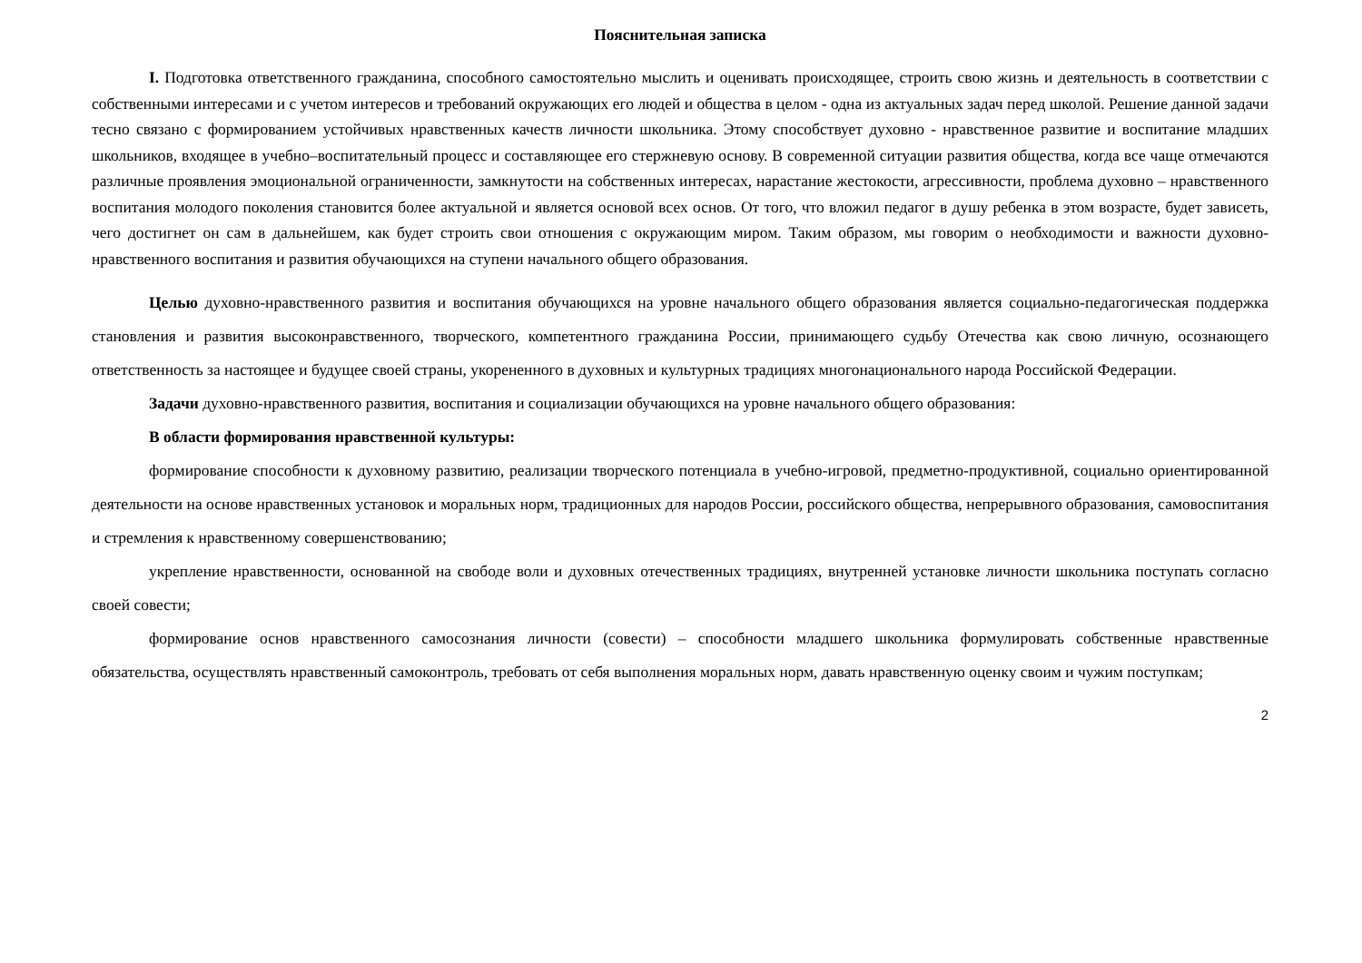Пояснительная записка
I. Подготовка ответственного гражданина, способного самостоятельно мыслить и оценивать происходящее, строить свою жизнь и деятельность в соответствии с собственными интересами и с учетом интересов и требований окружающих его людей и общества в целом - одна из актуальных задач перед школой. Решение данной задачи тесно связано с формированием устойчивых нравственных качеств личности школьника. Этому способствует духовно - нравственное развитие и воспитание младших школьников, входящее в учебно–воспитательный процесс и составляющее его стержневую основу. В современной ситуации развития общества, когда все чаще отмечаются различные проявления эмоциональной ограниченности, замкнутости на собственных интересах, нарастание жестокости, агрессивности, проблема духовно – нравственного воспитания молодого поколения становится более актуальной и является основой всех основ. От того, что вложил педагог в душу ребенка в этом возрасте, будет зависеть, чего достигнет он сам в дальнейшем, как будет строить свои отношения с окружающим миром. Таким образом, мы говорим о необходимости и важности духовно-нравственного воспитания и развития обучающихся на ступени начального общего образования.
Целью духовно-нравственного развития и воспитания обучающихся на уровне начального общего образования является социально-педагогическая поддержка становления и развития высоконравственного, творческого, компетентного гражданина России, принимающего судьбу Отечества как свою личную, осознающего ответственность за настоящее и будущее своей страны, укорененного в духовных и культурных традициях многонационального народа Российской Федерации.
Задачи духовно-нравственного развития, воспитания и социализации обучающихся на уровне начального общего образования:
В области формирования нравственной культуры:
формирование способности к духовному развитию, реализации творческого потенциала в учебно-игровой, предметно-продуктивной, социально ориентированной деятельности на основе нравственных установок и моральных норм, традиционных для народов России, российского общества, непрерывного образования, самовоспитания и стремления к нравственному совершенствованию;
укрепление нравственности, основанной на свободе воли и духовных отечественных традициях, внутренней установке личности школьника поступать согласно своей совести;
формирование основ нравственного самосознания личности (совести) – способности младшего школьника формулировать собственные нравственные обязательства, осуществлять нравственный самоконтроль, требовать от себя выполнения моральных норм, давать нравственную оценку своим и чужим поступкам;
2